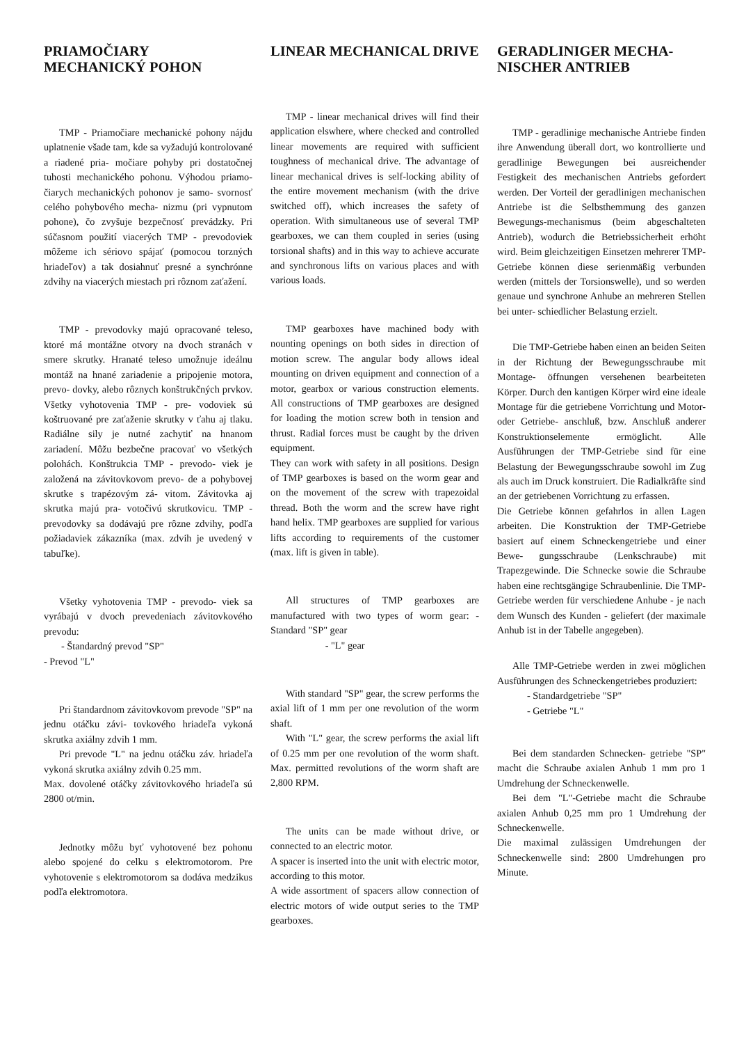PRIAMOČIARY MECHANICKÝ POHON
TMP - Priamočiare mechanické pohony nájdu uplatnenie všade tam, kde sa vyžadujú kontrolované a riadené pria- močiare pohyby pri dostatočnej tuhosti mechanického pohonu. Výhodou priamo- čiarych mechanických pohonov je samo- svornosť celého pohybového mecha- nizmu (pri vypnutom pohone), čo zvyšuje bezpečnosť prevádzky. Pri súčasnom použití viacerých TMP - prevodoviek môžeme ich sériovo spájať (pomocou torzných hriadeľov) a tak dosiahnuť presné a synchrónne zdvihy na viacerých miestach pri rôznom zaťažení.
TMP - prevodovky majú opracované teleso, ktoré má montážne otvory na dvoch stranách v smere skrutky. Hranaté teleso umožnuje ideálnu montáž na hnané zariadenie a pripojenie motora, prevo- dovky, alebo rôznych konštrukčných prvkov. Všetky vyhotovenia TMP - pre- vodoviek sú koštruované pre zaťaženie skrutky v ťahu aj tlaku. Radiálne sily je nutné zachytiť na hnanom zariadení. Môžu bezbečne pracovať vo všetkých polohách. Konštrukcia TMP - prevodo- viek je založená na závitovkovom prevo- de a pohybovej skrutke s trapézovým zá- vitom. Závitovka aj skrutka majú pra- votočivú skrutkovicu. TMP - prevodovky sa dodávajú pre rôzne zdvihy, podľa požiadaviek zákazníka (max. zdvih je uvedený v tabuľke).
Všetky vyhotovenia TMP - prevodo- viek sa vyrábajú v dvoch prevedeniach závitovkového prevodu:
- Štandardný prevod "SP"
- Prevod "L"
Pri štandardnom závitovkovom prevode "SP" na jednu otáčku závi- tovkového hriadeľa vykoná skrutka axiálny zdvih 1 mm.
Pri prevode "L" na jednu otáčku záv. hriadeľa vykoná skrutka axiálny zdvih 0.25 mm.
Max. dovolené otáčky závitovkového hriadeľa sú 2800 ot/min.
Jednotky môžu byť vyhotovené bez pohonu alebo spojené do celku s elektromotorom. Pre vyhotovenie s elektromotorom sa dodáva medzikus podľa elektromotora.
LINEAR MECHANICAL DRIVE
TMP - linear mechanical drives will find their application elswhere, where checked and controlled linear movements are required with sufficient toughness of mechanical drive. The advantage of linear mechanical drives is self-locking ability of the entire movement mechanism (with the drive switched off), which increases the safety of operation. With simultaneous use of several TMP gearboxes, we can them coupled in series (using torsional shafts) and in this way to achieve accurate and synchronous lifts on various places and with various loads.
TMP gearboxes have machined body with nounting openings on both sides in direction of motion screw. The angular body allows ideal mounting on driven equipment and connection of a motor, gearbox or various construction elements. All constructions of TMP gearboxes are designed for loading the motion screw both in tension and thrust. Radial forces must be caught by the driven equipment.
They can work with safety in all positions. Design of TMP gearboxes is based on the worm gear and on the movement of the screw with trapezoidal thread. Both the worm and the screw have right hand helix. TMP gearboxes are supplied for various lifts according to requirements of the customer (max. lift is given in table).
All structures of TMP gearboxes are manufactured with two types of worm gear: - Standard "SP" gear
- "L" gear
With standard "SP" gear, the screw performs the axial lift of 1 mm per one revolution of the worm shaft.
With "L" gear, the screw performs the axial lift of 0.25 mm per one revolution of the worm shaft. Max. permitted revolutions of the worm shaft are 2,800 RPM.
The units can be made without drive, or connected to an electric motor.
A spacer is inserted into the unit with electric motor, according to this motor.
A wide assortment of spacers allow connection of electric motors of wide output series to the TMP gearboxes.
GERADLINIGER MECHA-NISCHER ANTRIEB
TMP - geradlinige mechanische Antriebe finden ihre Anwendung überall dort, wo kontrollierte und geradlinige Bewegungen bei ausreichender Festigkeit des mechanischen Antriebs gefordert werden. Der Vorteil der geradlinigen mechanischen Antriebe ist die Selbsthemmung des ganzen Bewegungs-mechanismus (beim abgeschalteten Antrieb), wodurch die Betriebssicherheit erhöht wird. Beim gleichzeitigen Einsetzen mehrerer TMP-Getriebe können diese serienmäßig verbunden werden (mittels der Torsionswelle), und so werden genaue und synchrone Anhube an mehreren Stellen bei unter- schiedlicher Belastung erzielt.
Die TMP-Getriebe haben einen an beiden Seiten in der Richtung der Bewegungsschraube mit Montage- öffnungen versehenen bearbeiteten Körper. Durch den kantigen Körper wird eine ideale Montage für die getriebene Vorrichtung und Motor- oder Getriebe- anschluß, bzw. Anschluß anderer Konstruktionselemente ermöglicht. Alle Ausführungen der TMP-Getriebe sind für eine Belastung der Bewegungsschraube sowohl im Zug als auch im Druck konstruiert. Die Radialkräfte sind an der getriebenen Vorrichtung zu erfassen.
Die Getriebe können gefahrlos in allen Lagen arbeiten. Die Konstruktion der TMP-Getriebe basiert auf einem Schneckengetriebe und einer Bewe- gungsschraube (Lenkschraube) mit Trapezgewinde. Die Schnecke sowie die Schraube haben eine rechtsgängige Schraubenlinie. Die TMP-Getriebe werden für verschiedene Anhube - je nach dem Wunsch des Kunden - geliefert (der maximale Anhub ist in der Tabelle angegeben).
Alle TMP-Getriebe werden in zwei möglichen Ausführungen des Schneckengetriebes produziert:
- Standardgetriebe "SP"
- Getriebe "L"
Bei dem standarden Schnecken- getriebe "SP" macht die Schraube axialen Anhub 1 mm pro 1 Umdrehung der Schneckenwelle.
Bei dem "L"-Getriebe macht die Schraube axialen Anhub 0,25 mm pro 1 Umdrehung der Schneckenwelle.
Die maximal zulässigen Umdrehungen der Schneckenwelle sind: 2800 Umdrehungen pro Minute.